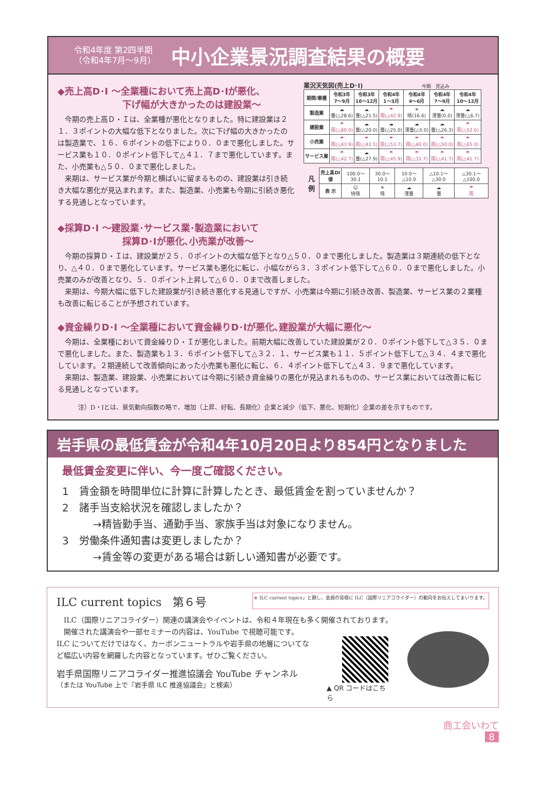令和4年度 第2四半期
（令和4年7月〜9月）
中小企業景況調査結果の概要
◆売上高D･I 〜全業種において売上高D･Iが悪化、
　　　　　　　下げ幅が大きかったのは建設業〜
今期の売上高Ｄ・Ｉは、全業種が悪化となりました。特に建設業は２１．３ポイントの大幅な低下となりました。次に下げ幅の大きかったのは製造業で、１６．６ポイントの低下により０．０まで悪化しました。サービス業も１０．０ポイント低下して△４１．７まで悪化しています。また、小売業も△５０．０まで悪化しました。
来期は、サービス業が今期と横ばいに留まるものの、建設業は引き続き大幅な悪化が見込まれます。また、製造業、小売業も今期に引続き悪化する見通しとなっています。
◆採算D･I 〜建設業･サービス業･製造業において
　　　　　　　採算D･Iが悪化､小売業が改善〜
業況天気図(売上D･I) 今期　見込み
| 期間/業種 | 令和3年 7〜9月 | 令和3年 10〜12月 | 令和4年 1〜3月 | 令和4年 4〜6月 | 令和4年 7〜9月 | 令和4年 10〜12月 |
| --- | --- | --- | --- | --- | --- | --- |
| 製造業 | ☁ 曇(△28.6) | ☁ 曇(△21.5) | ☂ 雨(△42.9) | ☀ 晴(16.6) | ☁ 薄曇(0.0) | ☁ 薄曇(△6.7) |
| 建設業 | ☂ 雨(△80.0) | ☁ 曇(△20.0) | ☁ 曇(△25.0) | ☁ 薄曇(△5.0) | ☁ 曇(△26.3) | ☂ 雨(△52.6) |
| 小売業 | ☂ 雨(△43.9) | ☂ 雨(△42.5) | ☂ 雨(△53.7) | ☂ 雨(△40.0) | ☂ 雨(△50.0) | ☂ 雨(△65.0) |
| サービス業 | ☂ 雨(△42.7) | ☁ 曇(△27.9) | ☂ 雨(△45.9) | ☂ 雨(△31.7) | ☂ 雨(△41.7) | ☂ 雨(△41.7) |
| 凡 例 | 売上高DI値 | 100.0〜30.1 | 30.0〜10.1 | 10.0〜△10.0 | △10.1〜△30.0 | △30.1〜△100.0 |
| | 表 示 | ☺ 快晴 | ☀ 晴 | ☁ 薄曇 | ☁ 曇 | ☂ 雨 |
今期の採算Ｄ・Ｉは、建設業が２５．０ポイントの大幅な低下となり△５０．０まで悪化しました。製造業は３期連続の低下となり、△４０．０まで悪化しています。サービス業も悪化に転じ、小幅ながら３．３ポイント低下して△６０．０まで悪化しました。小売業のみが改善となり、５．０ポイント上昇して△６０．０まで改善しました。
来期は、今期大幅に低下した建設業が引き続き悪化する見通しですが、小売業は今期に引続き改善、製造業、サービス業の２業種も改善に転じることが予想されています。
◆資金繰りD･I 〜全業種において資金繰りD･Iが悪化､建設業が大幅に悪化〜
今期は、全業種において資金繰りＤ・Ｉが悪化しました。前期大幅に改善していた建設業が２０．０ポイント低下して△３５．０まで悪化しました。また、製造業も１３．６ポイント低下して△３２．１、サービス業も１１．５ポイント低下して△３４．４まで悪化しています。２期連続して改善傾向にあった小売業も悪化に転じ、６．４ポイント低下して△４３．９まで悪化しています。
来期は、製造業、建設業、小売業においては今期に引続き資金繰りの悪化が見込まれるものの、サービス業においては改善に転じる見通しとなっています。
注）D・Iとは、景気動向指数の略で、増加（上昇、好転、長期化）企業と減少（低下、悪化、短期化）企業の差を示すものです。
岩手県の最低賃金が令和4年10月20日より854円となりました
最低賃金変更に伴い、今一度ご確認ください。
1　賃金額を時間単位に計算に計算したとき、最低賃金を割っていませんか？
2　諸手当支給状況を確認しましたか？
　　　→精皆勤手当、通勤手当、家族手当は対象になりません。
3　労働条件通知書は変更しましたか？
　　　→賃金等の変更がある場合は新しい通知書が必要です。
ILC current topics　第６号 ※ ILC current topics」と題し、会員の皆様に ILC（国際リニアコライダー）の動向をお伝えしてまいります。
ILC（国際リニアコライダー）関連の講演会やイベントは、令和４年現在も多く開催されております。
開催された講演会や一部セミナーの内容は、YouTube で視聴可能です。ILC についてだけではなく、カーボンニュートラルや岩手県の地層についてなど幅広い内容を網羅した内容となっています。ぜひご覧ください。
岩手県国際リニアコライダー推進協議会 YouTube チャンネル
（または YouTube 上で『岩手県 ILC 推進協議会』と検索）
▲ QR コードはこちら
商工会いわて
8